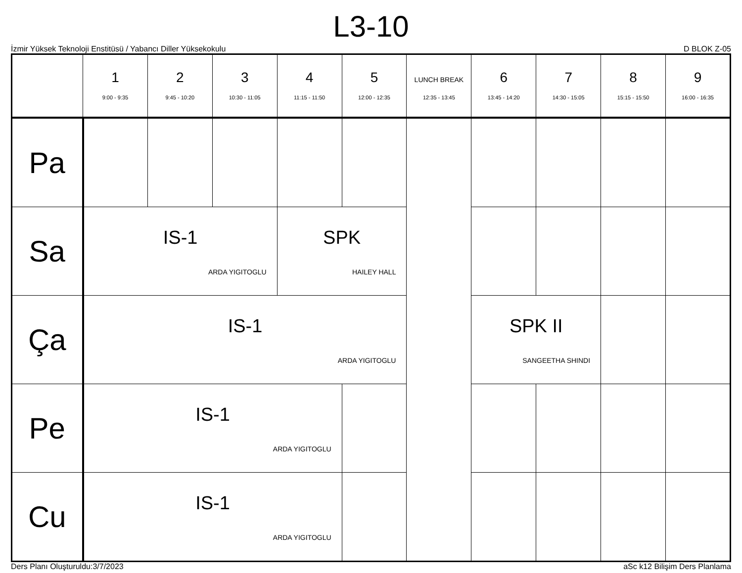L3-10
İzmir Yüksek Teknoloji Enstitüsü / Yabancı Diller Yüksekokulu D BLOK Z-05
| | 1 9:00 - 9:35 | 2 9:45 - 10:20 | 3 10:30 - 11:05 | 4 11:15 - 11:50 | 5 12:00 - 12:35 | LUNCH BREAK 12:35 - 13:45 | 6 13:45 - 14:20 | 7 14:30 - 15:05 | 8 15:15 - 15:50 | 9 16:00 - 16:35 |
| --- | --- | --- | --- | --- | --- | --- | --- | --- | --- | --- |
| Pa | | | | | | | | | | |
| Sa | IS-1 ARDA YIGITOGLU | | | SPK HAILEY HALL | | | | | | |
| Ça | IS-1 ARDA YIGITOGLU | | | | | | SPK II SANGEETHA SHINDI | | | |
| Pe | IS-1 ARDA YIGITOGLU | | | | | | | | | |
| Cu | IS-1 ARDA YIGITOGLU | | | | | | | | | |
Ders Planı Oluşturuldu:3/7/2023 aSc k12 Bilişim Ders Planlama